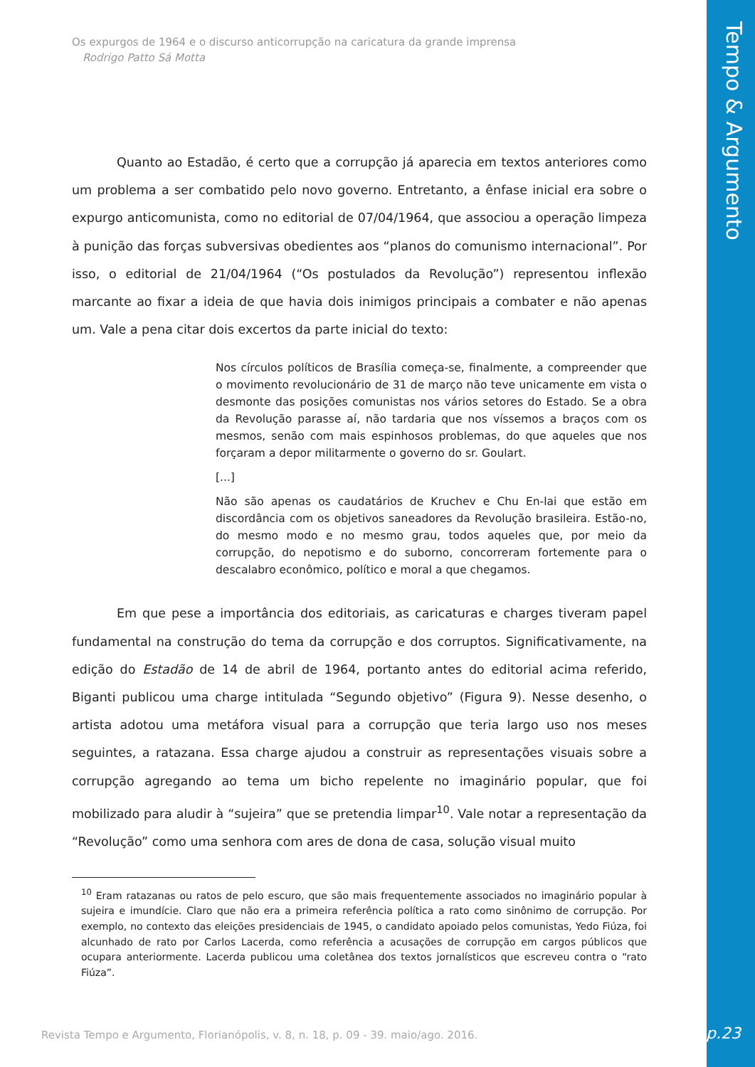Tempo & Argumento
Os expurgos de 1964 e o discurso anticorrupção na caricatura da grande imprensa
Rodrigo Patto Sá Motta
Quanto ao Estadão, é certo que a corrupção já aparecia em textos anteriores como um problema a ser combatido pelo novo governo. Entretanto, a ênfase inicial era sobre o expurgo anticomunista, como no editorial de 07/04/1964, que associou a operação limpeza à punição das forças subversivas obedientes aos “planos do comunismo internacional”. Por isso, o editorial de 21/04/1964 (“Os postulados da Revolução”) representou inflexão marcante ao fixar a ideia de que havia dois inimigos principais a combater e não apenas um. Vale a pena citar dois excertos da parte inicial do texto:
Nos círculos políticos de Brasília começa-se, finalmente, a compreender que o movimento revolucionário de 31 de março não teve unicamente em vista o desmonte das posições comunistas nos vários setores do Estado. Se a obra da Revolução parasse aí, não tardaria que nos víssemos a braços com os mesmos, senão com mais espinhosos problemas, do que aqueles que nos forçaram a depor militarmente o governo do sr. Goulart.
[...]
Não são apenas os caudatários de Kruchev e Chu En-lai que estão em discordância com os objetivos saneadores da Revolução brasileira. Estão-no, do mesmo modo e no mesmo grau, todos aqueles que, por meio da corrupção, do nepotismo e do suborno, concorreram fortemente para o descalabro econômico, político e moral a que chegamos.
Em que pese a importância dos editoriais, as caricaturas e charges tiveram papel fundamental na construção do tema da corrupção e dos corruptos. Significativamente, na edição do Estadão de 14 de abril de 1964, portanto antes do editorial acima referido, Biganti publicou uma charge intitulada “Segundo objetivo” (Figura 9). Nesse desenho, o artista adotou uma metáfora visual para a corrupção que teria largo uso nos meses seguintes, a ratazana. Essa charge ajudou a construir as representações visuais sobre a corrupção agregando ao tema um bicho repelente no imaginário popular, que foi mobilizado para aludir à “sujeira” que se pretendia limpar<sup>10</sup>. Vale notar a representação da “Revolução” como uma senhora com ares de dona de casa, solução visual muito
<sup>10</sup> Eram ratazanas ou ratos de pelo escuro, que são mais frequentemente associados no imaginário popular à sujeira e imundície. Claro que não era a primeira referência política a rato como sinônimo de corrupção. Por exemplo, no contexto das eleições presidenciais de 1945, o candidato apoiado pelos comunistas, Yedo Fiúza, foi alcunhado de rato por Carlos Lacerda, como referência a acusações de corrupção em cargos públicos que ocupara anteriormente. Lacerda publicou uma coletânea dos textos jornalísticos que escreveu contra o “rato Fiúza”.
Revista Tempo e Argumento, Florianópolis, v. 8, n. 18, p. 09 - 39. maio/ago. 2016.
p.23